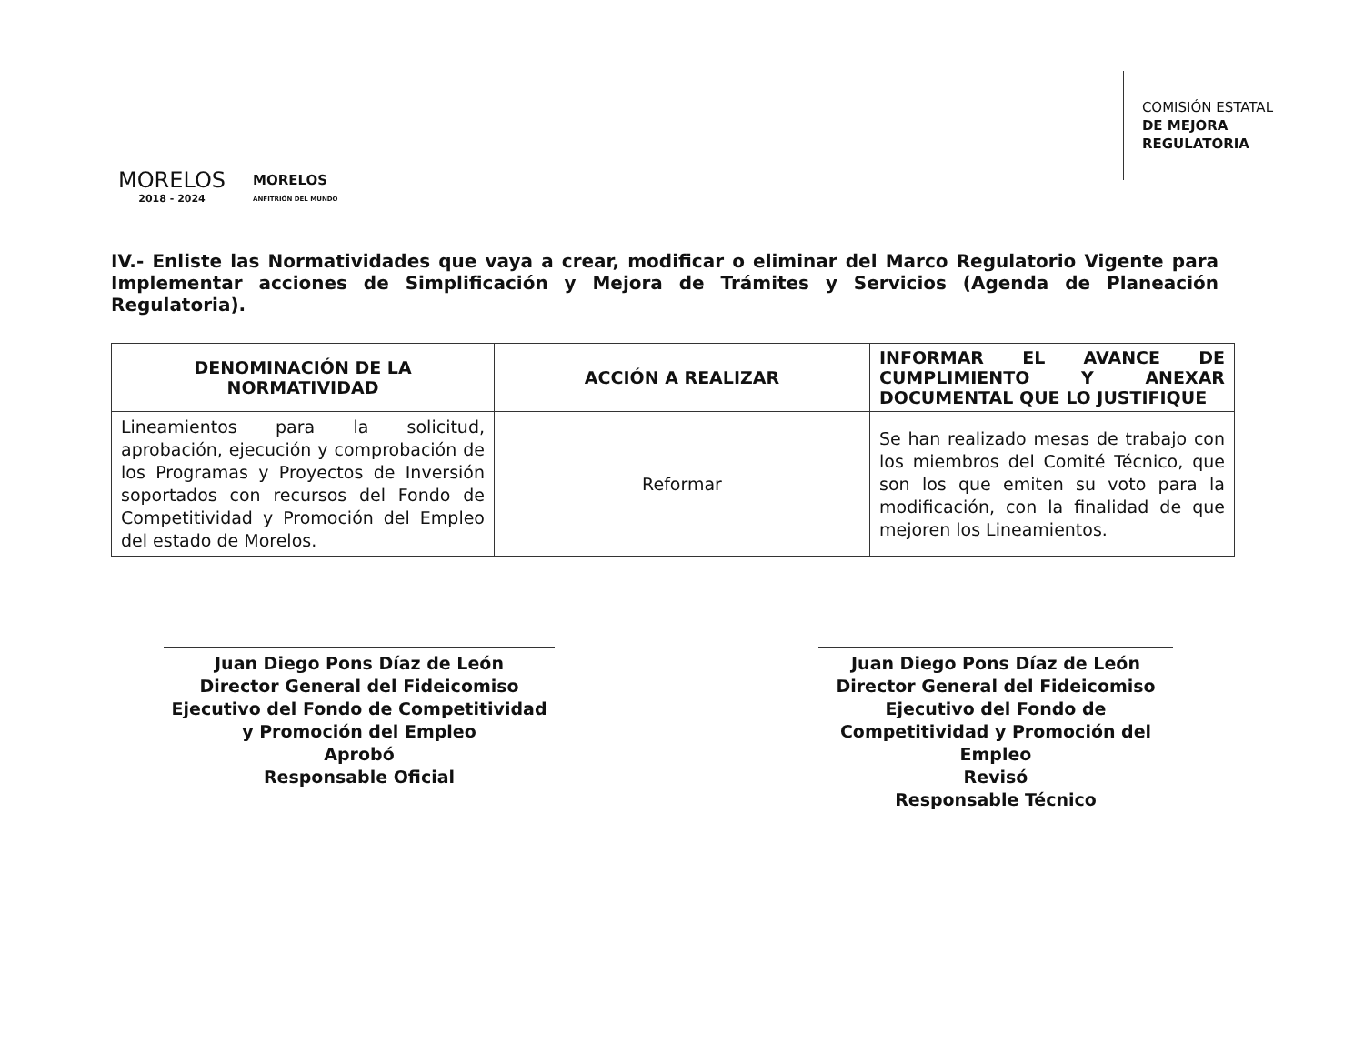MORELOS
2018 - 2024
MORELOS
ANFITRIÓN DEL MUNDO
COMISIÓN ESTATAL
DE MEJORA
REGULATORIA
IV.- Enliste las Normatividades que vaya a crear, modificar o eliminar del Marco Regulatorio Vigente para Implementar acciones de Simplificación y Mejora de Trámites y Servicios (Agenda de Planeación Regulatoria).
| DENOMINACIÓN DE LA NORMATIVIDAD | ACCIÓN A REALIZAR | INFORMAR EL AVANCE DE CUMPLIMIENTO Y ANEXAR DOCUMENTAL QUE LO JUSTIFIQUE |
| --- | --- | --- |
| Lineamientos para la solicitud, aprobación, ejecución y comprobación de los Programas y Proyectos de Inversión soportados con recursos del Fondo de Competitividad y Promoción del Empleo del estado de Morelos. | Reformar | Se han realizado mesas de trabajo con los miembros del Comité Técnico, que son los que emiten su voto para la modificación, con la finalidad de que mejoren los Lineamientos. |
Juan Diego Pons Díaz de León
Director General del Fideicomiso Ejecutivo del Fondo de Competitividad y Promoción del Empleo
Aprobó
Responsable Oficial
Juan Diego Pons Díaz de León
Director General del Fideicomiso Ejecutivo del Fondo de Competitividad y Promoción del Empleo
Revisó
Responsable Técnico